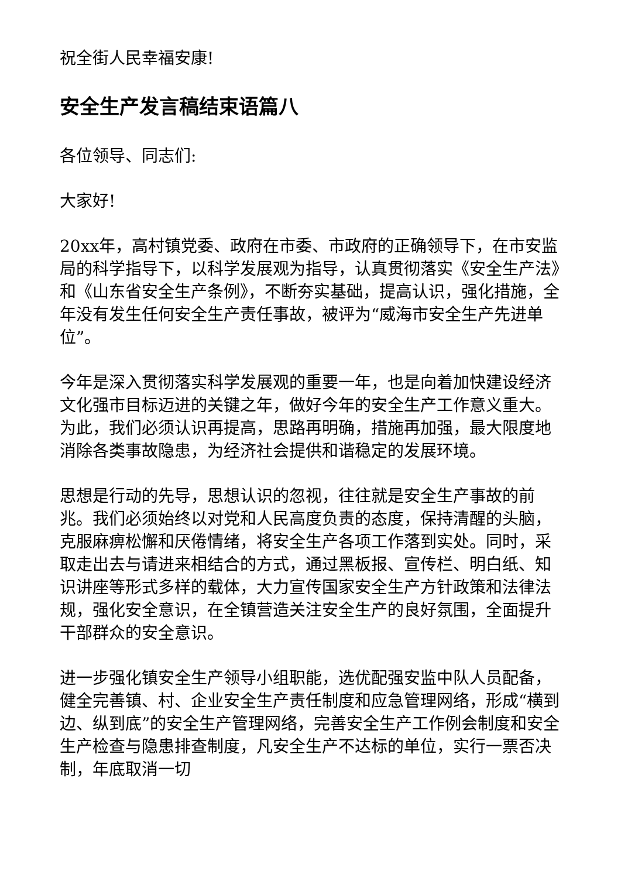祝全街人民幸福安康!
安全生产发言稿结束语篇八
各位领导、同志们:
大家好!
20xx年，高村镇党委、政府在市委、市政府的正确领导下，在市安监局的科学指导下，以科学发展观为指导，认真贯彻落实《安全生产法》和《山东省安全生产条例》，不断夯实基础，提高认识，强化措施，全年没有发生任何安全生产责任事故，被评为“威海市安全生产先进单位”。
今年是深入贯彻落实科学发展观的重要一年，也是向着加快建设经济文化强市目标迈进的关键之年，做好今年的安全生产工作意义重大。为此，我们必须认识再提高，思路再明确，措施再加强，最大限度地消除各类事故隐患，为经济社会提供和谐稳定的发展环境。
思想是行动的先导，思想认识的忽视，往往就是安全生产事故的前兆。我们必须始终以对党和人民高度负责的态度，保持清醒的头脑，克服麻痹松懈和厌倦情绪，将安全生产各项工作落到实处。同时，采取走出去与请进来相结合的方式，通过黑板报、宣传栏、明白纸、知识讲座等形式多样的载体，大力宣传国家安全生产方针政策和法律法规，强化安全意识，在全镇营造关注安全生产的良好氛围，全面提升干部群众的安全意识。
进一步强化镇安全生产领导小组职能，选优配强安监中队人员配备，健全完善镇、村、企业安全生产责任制度和应急管理网络，形成“横到边、纵到底”的安全生产管理网络，完善安全生产工作例会制度和安全生产检查与隐患排查制度，凡安全生产不达标的单位，实行一票否决制，年底取消一切